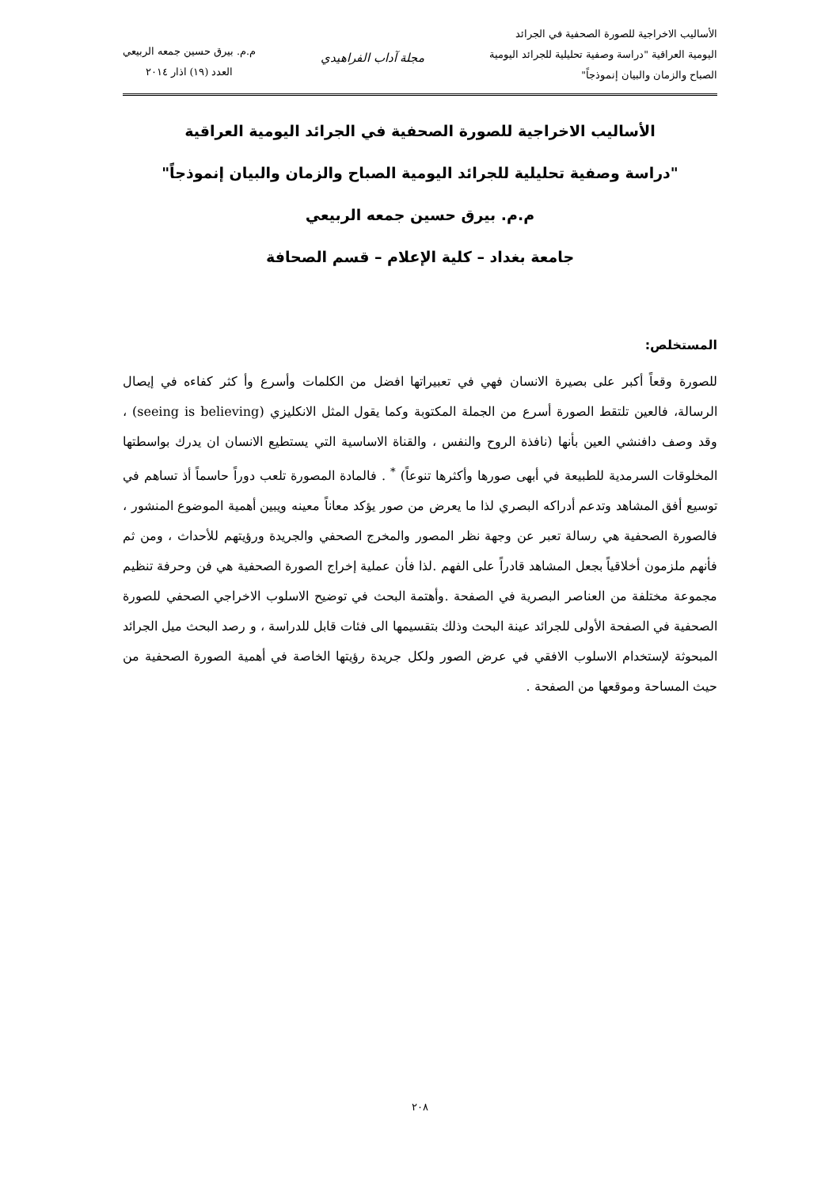الأساليب الاخراجية للصورة الصحفية في الجرائد
اليومية العراقية "دراسة وصفية تحليلية للجرائد اليومية
الصباح والزمان والبيان إنموذجاً"
مجلة آداب الفراهيدي
م.م. بيرق حسين جمعه الربيعي
العدد (١٩) اذار ٢٠١٤
الأساليب الاخراجية للصورة الصحفية في الجرائد اليومية العراقية
"دراسة وصفية تحليلية للجرائد اليومية الصباح والزمان والبيان إنموذجاً"
م.م. بيرق حسين جمعه الربيعي
جامعة بغداد – كلية الإعلام – قسم الصحافة
المستخلص:
للصورة وقعاً أكبر على بصيرة الانسان فهي في تعبيراتها افضل من الكلمات وأسرع وأ كثر كفاءه في إيصال الرسالة، فالعين تلتقط الصورة أسرع من الجملة المكتوبة وكما يقول المثل الانكليزي (seeing is believing) ، وقد وصف دافنشي العين بأنها (نافذة الروح والنفس ، والقناة الاساسية التي يستطيع الانسان ان يدرك بواسطتها المخلوقات السرمدية للطبيعة في أبهى صورها وأكثرها تنوعاً) <sup>*</sup> . فالمادة المصورة تلعب دوراً حاسماً أذ تساهم في توسيع أفق المشاهد وتدعم أدراكه البصري لذا ما يعرض من صور يؤكد معاناً معينه ويبين أهمية الموضوع المنشور ، فالصورة الصحفية هي رسالة تعبر عن وجهة نظر المصور والمخرج الصحفي والجريدة ورؤيتهم للأحداث ، ومن ثم فأنهم ملزمون أخلاقياً بجعل المشاهد قادراً على الفهم .لذا فأن عملية إخراج الصورة الصحفية هي فن وحرفة تنظيم مجموعة مختلفة من العناصر البصرية في الصفحة .وأهتمة البحث في توضيح الاسلوب الاخراجي الصحفي للصورة الصحفية في الصفحة الأولى للجرائد عينة البحث وذلك بتقسيمها الى فئات قابل للدراسة ، و رصد البحث ميل الجرائد المبحوثة لإستخدام الاسلوب الافقي في عرض الصور ولكل جريدة رؤيتها الخاصة في أهمية الصورة الصحفية من حيث المساحة وموقعها من الصفحة .
٢٠٨